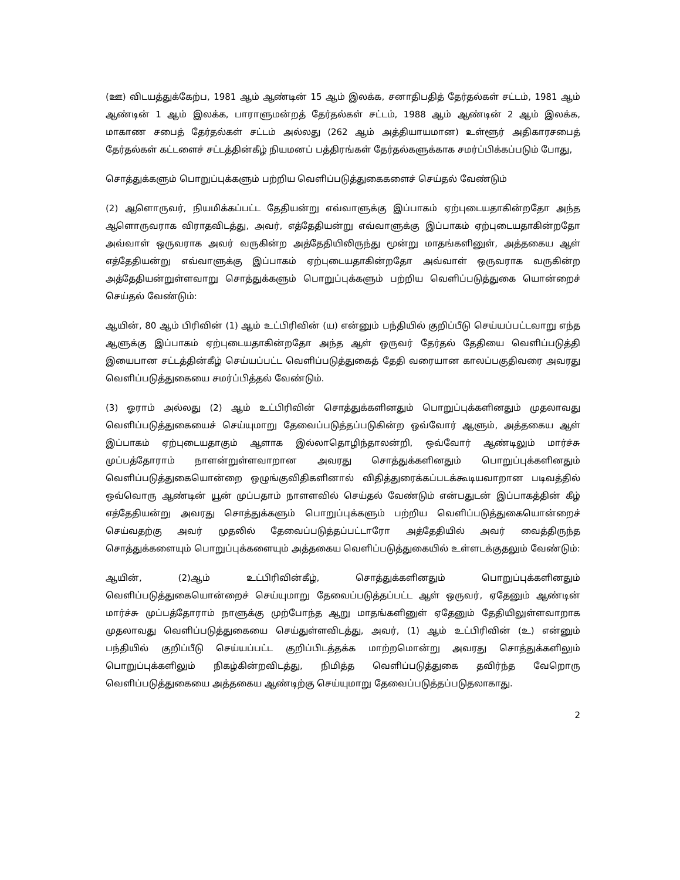(ஊ) விடயத்துக்கேற்ப, 1981 ஆம் ஆண்டின் 15 ஆம் இலக்க, சனாதிபதித் தேர்தல்கள் சட்டம், 1981 ஆம் ஆண்டின் 1 ஆம் இலக்க, பாராளுமன்றத் தேர்தல்கள் சட்டம், 1988 ஆம் ஆண்டின் 2 ஆம் இலக்க, மாகாண சபைத் தேர்தல்கள் சட்டம் அல்லது (262 ஆம் அத்தியாயமான) உள்ளூர் அதிகாரசபைத் தேர்தல்கள் கட்டளைச் சட்டத்தின்கீழ் நியமனப் பத்திரங்கள் தேர்தல்களுக்காக சமர்ப்பிக்கப்படும் போது,
சொத்துக்களும் பொறுப்புக்களும் பற்றிய வெளிப்படுத்துகைகளைச் செய்தல் வேண்டும்
(2) ஆளொருவர், நியமிக்கப்பட்ட தேதியன்று எவ்வாளுக்கு இப்பாகம் ஏற்புடையதாகின்றதோ அந்த ஆளொருவராக விராதவிடத்து, அவர், எத்தேதியன்று எவ்வாளுக்கு இப்பாகம் ஏற்புடையதாகின்றதோ அவ்வாள் ஒருவராக அவர் வருகின்ற அத்தேதியிலிருந்து மூன்று மாதங்களினுள், அத்தகைய ஆள் எத்தேதியன்று எவ்வாளுக்கு இப்பாகம் ஏற்புடையதாகின்றதோ அவ்வாள் ஒருவராக வருகின்ற அத்தேதியன்றுள்ளவாறு சொத்துக்களும் பொறுப்புக்களும் பற்றிய வெளிப்படுத்துகை யொன்றைச் செய்தல் வேண்டும்:
ஆயின், 80 ஆம் பிரிவின் (1) ஆம் உட்பிரிவின் (ய) என்னும் பந்தியில் குறிப்பீடு செய்யப்பட்டவாறு எந்த ஆளுக்கு இப்பாகம் ஏற்புடையதாகின்றதோ அந்த ஆள் ஒருவர் தேர்தல் தேதியை வெளிப்படுத்தி இயைபான சட்டத்தின்கீழ் செய்யப்பட்ட வெளிப்படுத்துகைத் தேதி வரையான காலப்பகுதிவரை அவரது வெளிப்படுத்துகையை சமர்ப்பித்தல் வேண்டும்.
(3) ஓராம் அல்லது (2) ஆம் உட்பிரிவின் சொத்துக்களினதும் பொறுப்புக்களினதும் முதலாவது வெளிப்படுத்துகையைச் செய்யுமாறு தேவைப்படுத்தப்படுகின்ற ஒவ்வோர் ஆளும், அத்தகைய ஆள் இப்பாகம் ஏற்புடையதாகும் ஆளாக இல்லாதொழிந்தாலன்றி, ஒவ்வோர் ஆண்டிலும் மார்ச்சு முப்பத்தோராம் நாளன்றுள்ளவாறான அவரது சொத்துக்களினதும் பொறுப்புக்களினதும் வெளிப்படுத்துகையொன்றை ஒழுங்குவிதிகளினால் விதித்துரைக்கப்படக்கூடியவாறான படிவத்தில் ஒவ்வொரு ஆண்டின் யூன் முப்பதாம் நாளளவில் செய்தல் வேண்டும் என்பதுடன் இப்பாகத்தின் கீழ் எத்தேதியன்று அவரது சொத்துக்களும் பொறுப்புக்களும் பற்றிய வெளிப்படுத்துகையொன்றைச் செய்வதற்கு அவர் முதலில் தேவைப்படுத்தப்பட்டாரோ அத்தேதியில் அவர் வைத்திருந்த சொத்துக்களையும் பொறுப்புக்களையும் அத்தகைய வெளிப்படுத்துகையில் உள்ளடக்குதலும் வேண்டும்:
ஆயின், (2)ஆம் உட்பிரிவின்கீழ், சொத்துக்களினதும் பொறுப்புக்களினதும் வெளிப்படுத்துகையொன்றைச் செய்யுமாறு தேவைப்படுத்தப்பட்ட ஆள் ஒருவர், ஏதேனும் ஆண்டின் மார்ச்சு முப்பத்தோராம் நாளுக்கு முற்போந்த ஆறு மாதங்களினுள் ஏதேனும் தேதியிலுள்ளவாறாக முதலாவது வெளிப்படுத்துகையை செய்துள்ளவிடத்து, அவர், (1) ஆம் உட்பிரிவின் (உ) என்னும் பந்தியில் குறிப்பீடு செய்யப்பட்ட குறிப்பிடத்தக்க மாற்றமொன்று அவரது சொத்துக்களிலும் பொறுப்புக்களிலும் நிகழ்கின்றவிடத்து, நிமித்த வெளிப்படுத்துகை தவிர்ந்த வேறொரு வெளிப்படுத்துகையை அத்தகைய ஆண்டிற்கு செய்யுமாறு தேவைப்படுத்தப்படுதலாகாது.
2